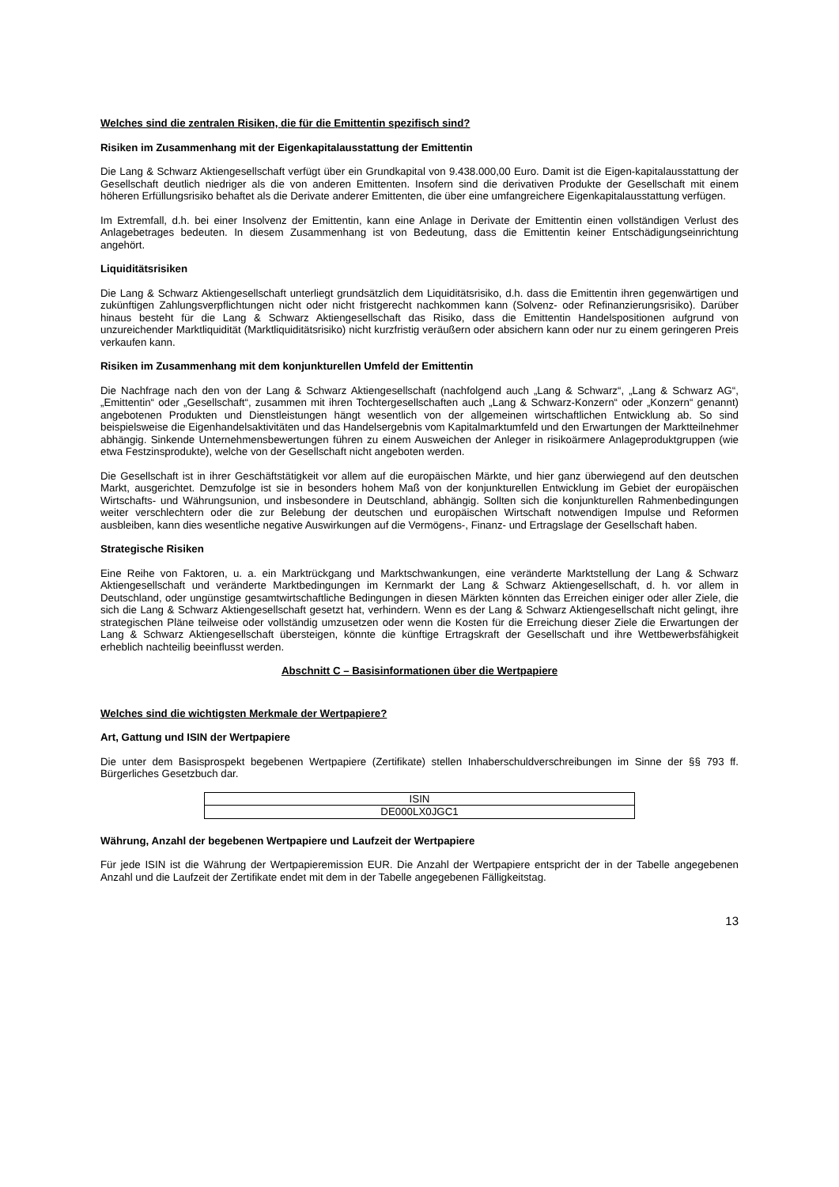Welches sind die zentralen Risiken, die für die Emittentin spezifisch sind?
Risiken im Zusammenhang mit der Eigenkapitalausstattung der Emittentin
Die Lang & Schwarz Aktiengesellschaft verfügt über ein Grundkapital von 9.438.000,00 Euro. Damit ist die Eigen-kapitalausstattung der Gesellschaft deutlich niedriger als die von anderen Emittenten. Insofern sind die derivativen Produkte der Gesellschaft mit einem höheren Erfüllungsrisiko behaftet als die Derivate anderer Emittenten, die über eine umfangreichere Eigenkapitalausstattung verfügen.
Im Extremfall, d.h. bei einer Insolvenz der Emittentin, kann eine Anlage in Derivate der Emittentin einen vollständigen Verlust des Anlagebetrages bedeuten. In diesem Zusammenhang ist von Bedeutung, dass die Emittentin keiner Entschädigungseinrichtung angehört.
Liquiditätsrisiken
Die Lang & Schwarz Aktiengesellschaft unterliegt grundsätzlich dem Liquiditätsrisiko, d.h. dass die Emittentin ihren gegenwärtigen und zukünftigen Zahlungsverpflichtungen nicht oder nicht fristgerecht nachkommen kann (Solvenz- oder Refinanzierungsrisiko). Darüber hinaus besteht für die Lang & Schwarz Aktiengesellschaft das Risiko, dass die Emittentin Handelspositionen aufgrund von unzureichender Marktliquidität (Marktliquiditätsrisiko) nicht kurzfristig veräußern oder absichern kann oder nur zu einem geringeren Preis verkaufen kann.
Risiken im Zusammenhang mit dem konjunkturellen Umfeld der Emittentin
Die Nachfrage nach den von der Lang & Schwarz Aktiengesellschaft (nachfolgend auch „Lang & Schwarz“, „Lang & Schwarz AG“, „Emittentin“ oder „Gesellschaft“, zusammen mit ihren Tochtergesellschaften auch „Lang & Schwarz-Konzern“ oder „Konzern“ genannt) angebotenen Produkten und Dienstleistungen hängt wesentlich von der allgemeinen wirtschaftlichen Entwicklung ab. So sind beispielsweise die Eigenhandelsaktivitäten und das Handelsergebnis vom Kapitalmarktumfeld und den Erwartungen der Marktteilnehmer abhängig. Sinkende Unternehmensbewertungen führen zu einem Ausweichen der Anleger in risikoärmere Anlageproduktgruppen (wie etwa Festzinsprodukte), welche von der Gesellschaft nicht angeboten werden.
Die Gesellschaft ist in ihrer Geschäftstätigkeit vor allem auf die europäischen Märkte, und hier ganz überwiegend auf den deutschen Markt, ausgerichtet. Demzufolge ist sie in besonders hohem Maß von der konjunkturellen Entwicklung im Gebiet der europäischen Wirtschafts- und Währungsunion, und insbesondere in Deutschland, abhängig. Sollten sich die konjunkturellen Rahmenbedingungen weiter verschlechtern oder die zur Belebung der deutschen und europäischen Wirtschaft notwendigen Impulse und Reformen ausbleiben, kann dies wesentliche negative Auswirkungen auf die Vermögens-, Finanz- und Ertragslage der Gesellschaft haben.
Strategische Risiken
Eine Reihe von Faktoren, u. a. ein Marktrückgang und Marktschwankungen, eine veränderte Marktstellung der Lang & Schwarz Aktiengesellschaft und veränderte Marktbedingungen im Kernmarkt der Lang & Schwarz Aktiengesellschaft, d. h. vor allem in Deutschland, oder ungünstige gesamtwirtschaftliche Bedingungen in diesen Märkten könnten das Erreichen einiger oder aller Ziele, die sich die Lang & Schwarz Aktiengesellschaft gesetzt hat, verhindern. Wenn es der Lang & Schwarz Aktiengesellschaft nicht gelingt, ihre strategischen Pläne teilweise oder vollständig umzusetzen oder wenn die Kosten für die Erreichung dieser Ziele die Erwartungen der Lang & Schwarz Aktiengesellschaft übersteigen, könnte die künftige Ertragskraft der Gesellschaft und ihre Wettbewerbsfähigkeit erheblich nachteilig beeinflusst werden.
Abschnitt C – Basisinformationen über die Wertpapiere
Welches sind die wichtigsten Merkmale der Wertpapiere?
Art, Gattung und ISIN der Wertpapiere
Die unter dem Basisprospekt begebenen Wertpapiere (Zertifikate) stellen Inhaberschuldverschreibungen im Sinne der §§ 793 ff. Bürgerliches Gesetzbuch dar.
| ISIN |
| --- |
| DE000LX0JGC1 |
Währung, Anzahl der begebenen Wertpapiere und Laufzeit der Wertpapiere
Für jede ISIN ist die Währung der Wertpapieremission EUR. Die Anzahl der Wertpapiere entspricht der in der Tabelle angegebenen Anzahl und die Laufzeit der Zertifikate endet mit dem in der Tabelle angegebenen Fälligkeitstag.
13